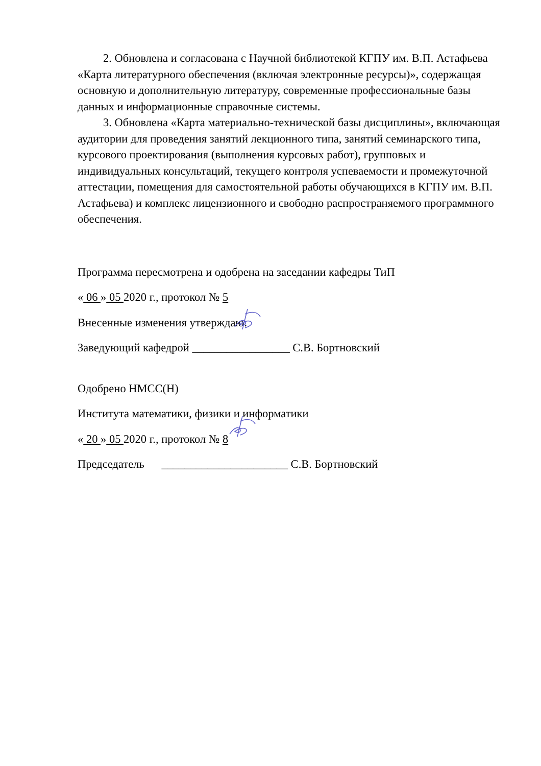2. Обновлена и согласована с Научной библиотекой КГПУ им. В.П. Астафьева «Карта литературного обеспечения (включая электронные ресурсы)», содержащая основную и дополнительную литературу, современные профессиональные базы данных и информационные справочные системы.
3. Обновлена «Карта материально-технической базы дисциплины», включающая аудитории для проведения занятий лекционного типа, занятий семинарского типа, курсового проектирования (выполнения курсовых работ), групповых и индивидуальных консультаций, текущего контроля успеваемости и промежуточной аттестации, помещения для самостоятельной работы обучающихся в КГПУ им. В.П. Астафьева) и комплекс лицензионного и свободно распространяемого программного обеспечения.
Программа пересмотрена и одобрена на заседании кафедры ТиП
« 06 » 05 2020 г., протокол № 5
Внесенные изменения утверждаю:
Заведующий кафедрой _________________ С.В. Бортновский
Одобрено НМСС(Н)
Института математики, физики и информатики
« 20 » 05 2020 г., протокол № 8
Председатель ______________________ С.В. Бортновский